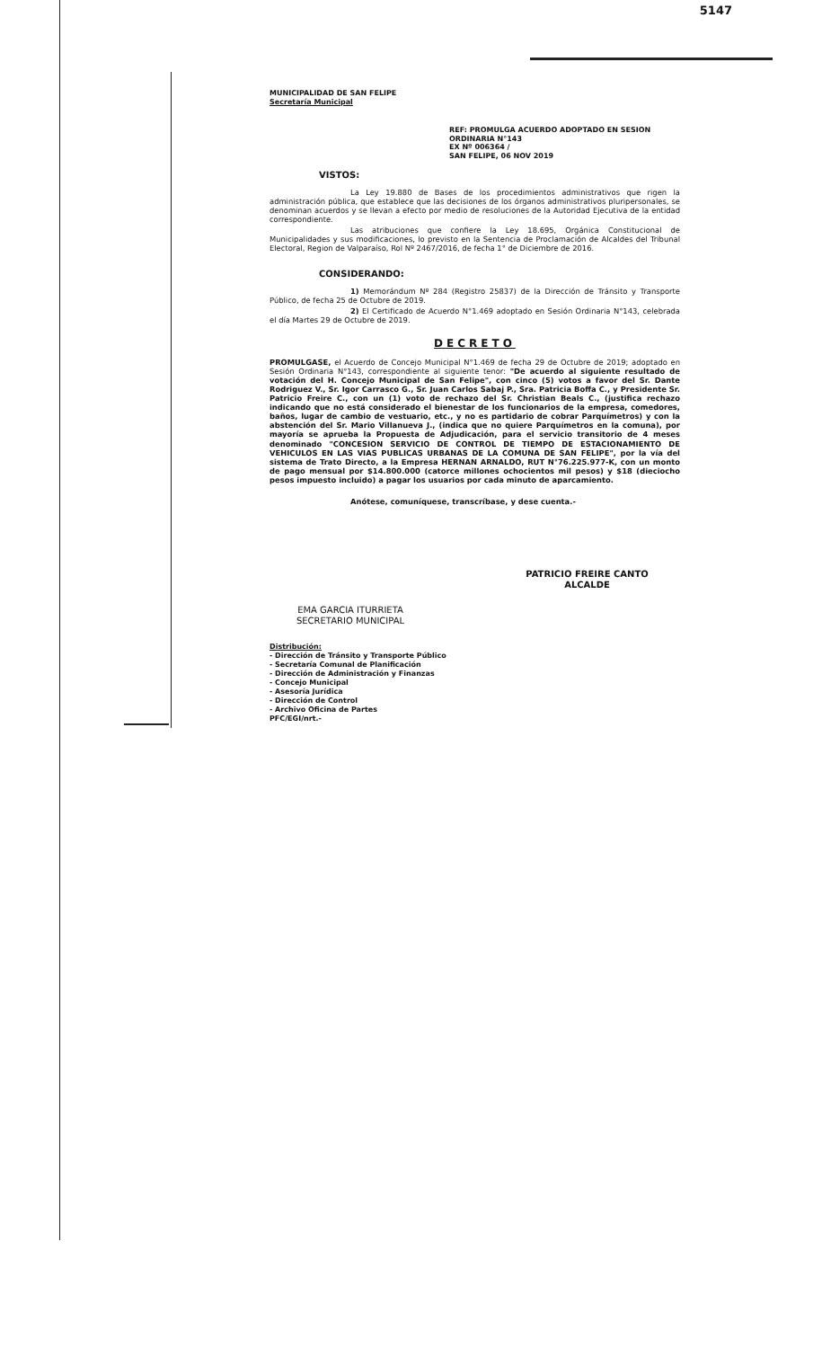5147
MUNICIPALIDAD DE SAN FELIPE
Secretaría Municipal
REF: PROMULGA ACUERDO ADOPTADO EN SESION ORDINARIA N°143
EX Nº 006364 /
SAN FELIPE, 06 NOV 2019
VISTOS:
La Ley 19.880 de Bases de los procedimientos administrativos que rigen la administración pública, que establece que las decisiones de los órganos administrativos pluripersonales, se denominan acuerdos y se llevan a efecto por medio de resoluciones de la Autoridad Ejecutiva de la entidad correspondiente.
Las atribuciones que confiere la Ley 18.695, Orgánica Constitucional de Municipalidades y sus modificaciones, lo previsto en la Sentencia de Proclamación de Alcaldes del Tribunal Electoral, Region de Valparaíso, Rol Nº 2467/2016, de fecha 1° de Diciembre de 2016.
CONSIDERANDO:
1) Memorándum Nº 284 (Registro 25837) de la Dirección de Tránsito y Transporte Público, de fecha 25 de Octubre de 2019.
2) El Certificado de Acuerdo N°1.469 adoptado en Sesión Ordinaria N°143, celebrada el día Martes 29 de Octubre de 2019.
DECRETO
PROMULGASE, el Acuerdo de Concejo Municipal N°1.469 de fecha 29 de Octubre de 2019; adoptado en Sesión Ordinaria N°143, correspondiente al siguiente tenor: "De acuerdo al siguiente resultado de votación del H. Concejo Municipal de San Felipe", con cinco (5) votos a favor del Sr. Dante Rodriguez V., Sr. Igor Carrasco G., Sr. Juan Carlos Sabaj P., Sra. Patricia Boffa C., y Presidente Sr. Patricio Freire C., con un (1) voto de rechazo del Sr. Christian Beals C., (justifica rechazo indicando que no está considerado el bienestar de los funcionarios de la empresa, comedores, baños, lugar de cambio de vestuario, etc., y no es partidario de cobrar Parquímetros) y con la abstención del Sr. Mario Villanueva J., (indica que no quiere Parquímetros en la comuna), por mayoría se aprueba la Propuesta de Adjudicación, para el servicio transitorio de 4 meses denominado "CONCESION SERVICIO DE CONTROL DE TIEMPO DE ESTACIONAMIENTO DE VEHICULOS EN LAS VIAS PUBLICAS URBANAS DE LA COMUNA DE SAN FELIPE", por la vía del sistema de Trato Directo, a la Empresa HERNAN ARNALDO, RUT N°76.225.977-K, con un monto de pago mensual por $14.800.000 (catorce millones ochocientos mil pesos) y $18 (dieciocho pesos impuesto incluido) a pagar los usuarios por cada minuto de aparcamiento.
Anótese, comuníquese, transcríbase, y dese cuenta.-
PATRICIO FREIRE CANTO
ALCALDE
EMA GARCIA ITURRIETA
SECRETARIO MUNICIPAL
Distribución:
- Dirección de Tránsito y Transporte Público
- Secretaría Comunal de Planificación
- Dirección de Administración y Finanzas
- Concejo Municipal
- Asesoría Jurídica
- Dirección de Control
- Archivo Oficina de Partes
PFC/EGI/nrt.-